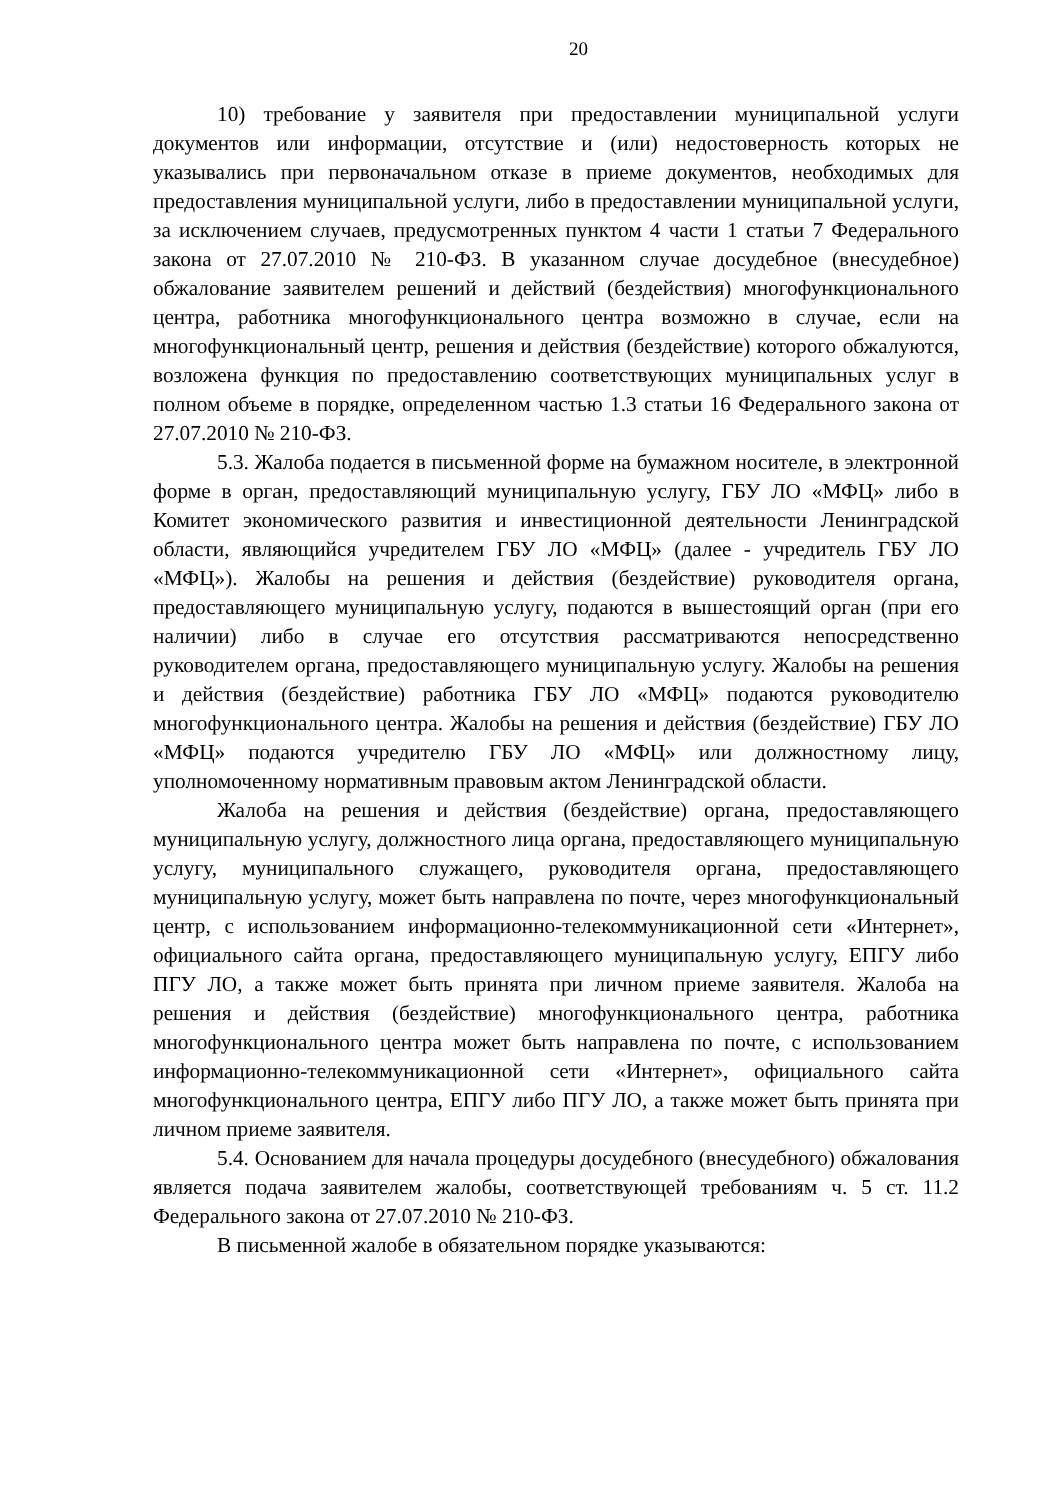20
10) требование у заявителя при предоставлении муниципальной услуги документов или информации, отсутствие и (или) недостоверность которых не указывались при первоначальном отказе в приеме документов, необходимых для предоставления муниципальной услуги, либо в предоставлении муниципальной услуги, за исключением случаев, предусмотренных пунктом 4 части 1 статьи 7 Федерального закона от 27.07.2010 № 210-ФЗ. В указанном случае досудебное (внесудебное) обжалование заявителем решений и действий (бездействия) многофункционального центра, работника многофункционального центра возможно в случае, если на многофункциональный центр, решения и действия (бездействие) которого обжалуются, возложена функция по предоставлению соответствующих муниципальных услуг в полном объеме в порядке, определенном частью 1.3 статьи 16 Федерального закона от 27.07.2010 № 210-ФЗ.
5.3. Жалоба подается в письменной форме на бумажном носителе, в электронной форме в орган, предоставляющий муниципальную услугу, ГБУ ЛО «МФЦ» либо в Комитет экономического развития и инвестиционной деятельности Ленинградской области, являющийся учредителем ГБУ ЛО «МФЦ» (далее - учредитель ГБУ ЛО «МФЦ»). Жалобы на решения и действия (бездействие) руководителя органа, предоставляющего муниципальную услугу, подаются в вышестоящий орган (при его наличии) либо в случае его отсутствия рассматриваются непосредственно руководителем органа, предоставляющего муниципальную услугу. Жалобы на решения и действия (бездействие) работника ГБУ ЛО «МФЦ» подаются руководителю многофункционального центра. Жалобы на решения и действия (бездействие) ГБУ ЛО «МФЦ» подаются учредителю ГБУ ЛО «МФЦ» или должностному лицу, уполномоченному нормативным правовым актом Ленинградской области.
Жалоба на решения и действия (бездействие) органа, предоставляющего муниципальную услугу, должностного лица органа, предоставляющего муниципальную услугу, муниципального служащего, руководителя органа, предоставляющего муниципальную услугу, может быть направлена по почте, через многофункциональный центр, с использованием информационно-телекоммуникационной сети «Интернет», официального сайта органа, предоставляющего муниципальную услугу, ЕПГУ либо ПГУ ЛО, а также может быть принята при личном приеме заявителя. Жалоба на решения и действия (бездействие) многофункционального центра, работника многофункционального центра может быть направлена по почте, с использованием информационно-телекоммуникационной сети «Интернет», официального сайта многофункционального центра, ЕПГУ либо ПГУ ЛО, а также может быть принята при личном приеме заявителя.
5.4. Основанием для начала процедуры досудебного (внесудебного) обжалования является подача заявителем жалобы, соответствующей требованиям ч. 5 ст. 11.2 Федерального закона от 27.07.2010 № 210-ФЗ.
В письменной жалобе в обязательном порядке указываются: